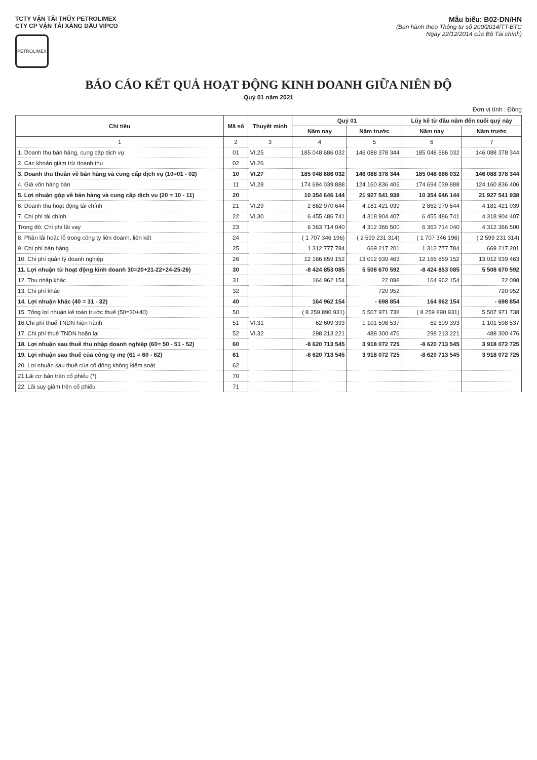TCTY VẬN TẢI THỦY PETROLIMEX
CTY CP VẬN TẢI XĂNG DẦU VIPCO
PETROLIMEX
Mẫu biểu: B02-DN/HN
(Ban hành theo Thông tư số 200/2014/TT-BTC
Ngày 22/12/2014 của Bộ Tài chính)
BÁO CÁO KẾT QUẢ HOẠT ĐỘNG KINH DOANH GIỮA NIÊN ĐỘ
Quý 01 năm 2021
Đơn vị tính : Đồng
| Chỉ tiêu | Mã số | Thuyết minh | Quý 01 | | Lũy kế từ đầu năm đến cuối quý này | |
| --- | --- | --- | --- | --- | --- | --- |
| | | | Năm nay | Năm trước | Năm nay | Năm trước |
| 1 | 2 | 3 | 4 | 5 | 6 | 7 |
| 1. Doanh thu bán hàng, cung cấp dịch vụ | 01 | VI.25 | 185 048 686 032 | 146 088 378 344 | 185 048 686 032 | 146 088 378 344 |
| 2. Các khoản giảm trừ doanh thu | 02 | VI.26 | | | | |
| 3. Doanh thu thuần về bán hàng và cung cấp dịch vụ (10=01 - 02) | 10 | VI.27 | 185 048 686 032 | 146 088 378 344 | 185 048 686 032 | 146 088 378 344 |
| 4. Giá vốn hàng bán | 11 | VI.28 | 174 694 039 888 | 124 160 836 406 | 174 694 039 888 | 124 160 836 406 |
| 5. Lợi nhuận gộp về bán hàng và cung cấp dịch vụ (20 = 10 - 11) | 20 | | 10 354 646 144 | 21 927 541 938 | 10 354 646 144 | 21 927 541 938 |
| 6. Doanh thu hoạt động tài chính | 21 | VI.29 | 2 862 970 644 | 4 181 421 039 | 2 862 970 644 | 4 181 421 039 |
| 7. Chi phí tài chính | 22 | VI.30 | 6 455 486 741 | 4 318 904 407 | 6 455 486 741 | 4 318 904 407 |
| Trong đó: Chi phí lãi vay | 23 | | 6 363 714 040 | 4 312 366 500 | 6 363 714 040 | 4 312 366 500 |
| 8. Phần lãi hoặc lỗ trong công ty liên doanh, liên kết | 24 | | ( 1 707 346 196) | ( 2 599 231 314) | ( 1 707 346 196) | ( 2 599 231 314) |
| 9. Chi phí bán hàng | 25 | | 1 312 777 784 | 669 217 201 | 1 312 777 784 | 669 217 201 |
| 10. Chi phí quản lý doanh nghiệp | 26 | | 12 166 859 152 | 13 012 939 463 | 12 166 859 152 | 13 012 939 463 |
| 11. Lợi nhuận từ hoạt động kinh doanh 30=20+21-22+24-25-26) | 30 | | -8 424 853 085 | 5 508 670 592 | -8 424 853 085 | 5 508 670 592 |
| 12. Thu nhập khác | 31 | | 164 962 154 | 22 098 | 164 962 154 | 22 098 |
| 13. Chi phí khác | 32 | | | 720 952 | | 720 952 |
| 14. Lợi nhuận khác (40 = 31 - 32) | 40 | | 164 962 154 | - 698 854 | 164 962 154 | - 698 854 |
| 15. Tổng lợi nhuận kế toán trước thuế (50=30+40) | 50 | | ( 8 259 890 931) | 5 507 971 738 | ( 8 259 890 931) | 5 507 971 738 |
| 16.Chi phí thuế TNDN hiện hành | 51 | VI.31 | 62 609 393 | 1 101 598 537 | 62 609 393 | 1 101 598 537 |
| 17. Chi phí thuế TNDN hoãn lại | 52 | VI.32 | 298 213 221 | 488 300 476 | 298 213 221 | 488 300 476 |
| 18. Lợi nhuận sau thuế thu nhập doanh nghiệp (60= 50 - 51 - 52) | 60 | | -8 620 713 545 | 3 918 072 725 | -8 620 713 545 | 3 918 072 725 |
| 19. Lợi nhuận sau thuế của công ty mẹ (61 = 60 - 62) | 61 | | -8 620 713 545 | 3 918 072 725 | -8 620 713 545 | 3 918 072 725 |
| 20. Lợi nhuận sau thuế của cổ đông không kiểm soát | 62 | | | | | |
| 21.Lãi cơ bản trên cổ phiếu (*) | 70 | | | | | |
| 22. Lãi suy giảm trên cổ phiếu | 71 | | | | | |